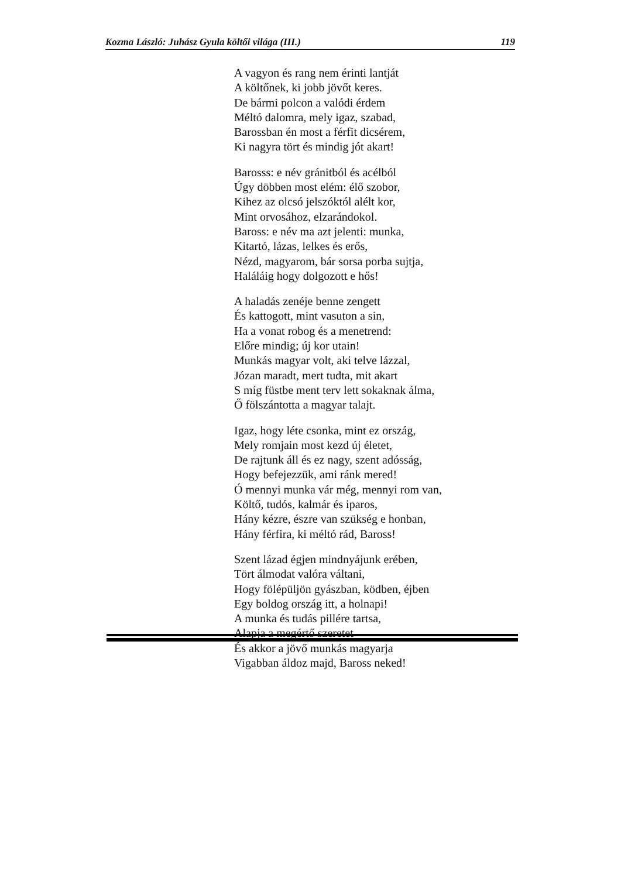Kozma László: Juhász Gyula költői világa (III.) 119
A vagyon és rang nem érinti lantját
A költőnek, ki jobb jövőt keres.
De bármi polcon a valódi érdem
Méltó dalomra, mely igaz, szabad,
Barossban én most a férfit dicsérem,
Ki nagyra tört és mindig jót akart!
Barosss: e név gránitból és acélból
Úgy döbben most elém: élő szobor,
Kihez az olcsó jelszóktól alélt kor,
Mint orvosához, elzarándokol.
Baross: e név ma azt jelenti: munka,
Kitartó, lázas, lelkes és erős,
Nézd, magyarom, bár sorsa porba sujtja,
Haláláig hogy dolgozott e hős!
A haladás zenéje benne zengett
És kattogott, mint vasuton a sin,
Ha a vonat robog és a menetrend:
Előre mindig; új kor utain!
Munkás magyar volt, aki telve lázzal,
Józan maradt, mert tudta, mit akart
S míg füstbe ment terv lett sokaknak álma,
Ő fölszántotta a magyar talajt.
Igaz, hogy léte csonka, mint ez ország,
Mely romjain most kezd új életet,
De rajtunk áll és ez nagy, szent adósság,
Hogy befejezzük, ami ránk mered!
Ó mennyi munka vár még, mennyi rom van,
Költő, tudós, kalmár és iparos,
Hány kézre, észre van szükség e honban,
Hány férfira, ki méltó rád, Baross!
Szent lázad égjen mindnyájunk erében,
Tört álmodat valóra váltani,
Hogy fölépüljön gyászban, ködben, éjben
Egy boldog ország itt, a holnapi!
A munka és tudás pillére tartsa,
Alapja a megértő szeretet
És akkor a jövő munkás magyarja
Vigabban áldoz majd, Baross neked!